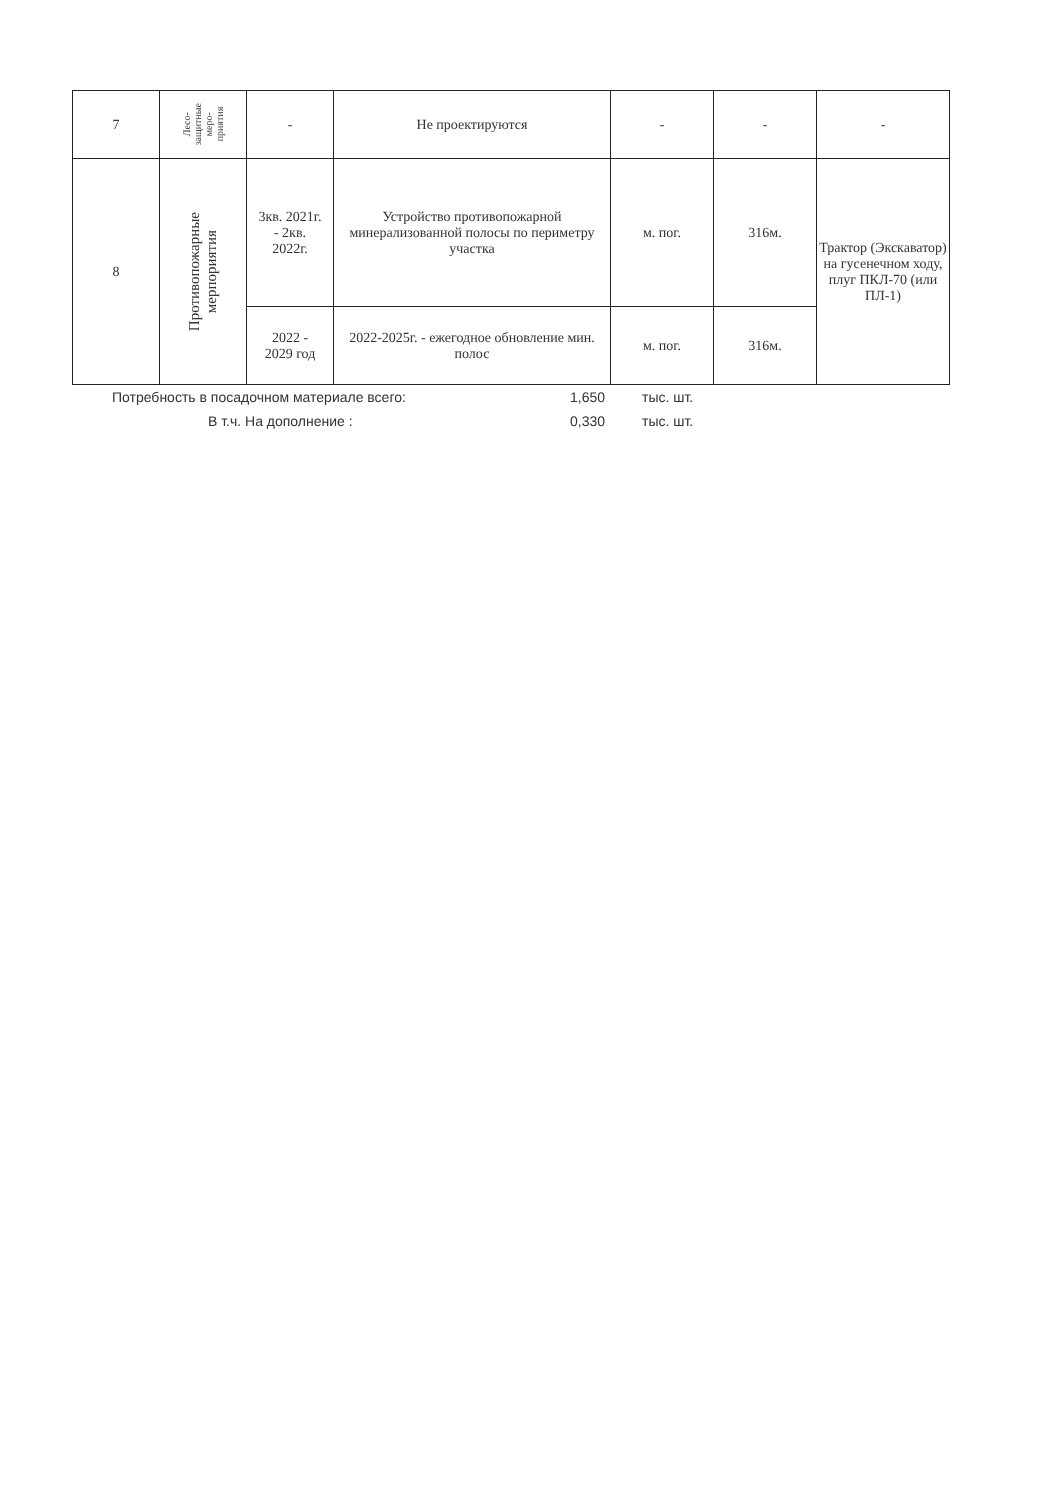| 7 | Лесо- защитные меро- приятия | - | Не проектируются | - | - | - |
| 8 | Противопожарные мерпориятия | 3кв. 2021г. - 2кв. 2022г. | Устройство противопожарной минерализованной полосы по периметру участка | м. пог. | 316м. | Трактор (Экскаватор) на гусенечном ходу, плуг ПКЛ-70 (или ПЛ-1) |
| | | 2022 - 2029 год | 2022-2025г. - ежегодное обновление мин. полос | м. пог. | 316м. | |
Потребность в посадочном материале всего: 1,650 тыс. шт.
В т.ч. На дополнение : 0,330 тыс. шт.